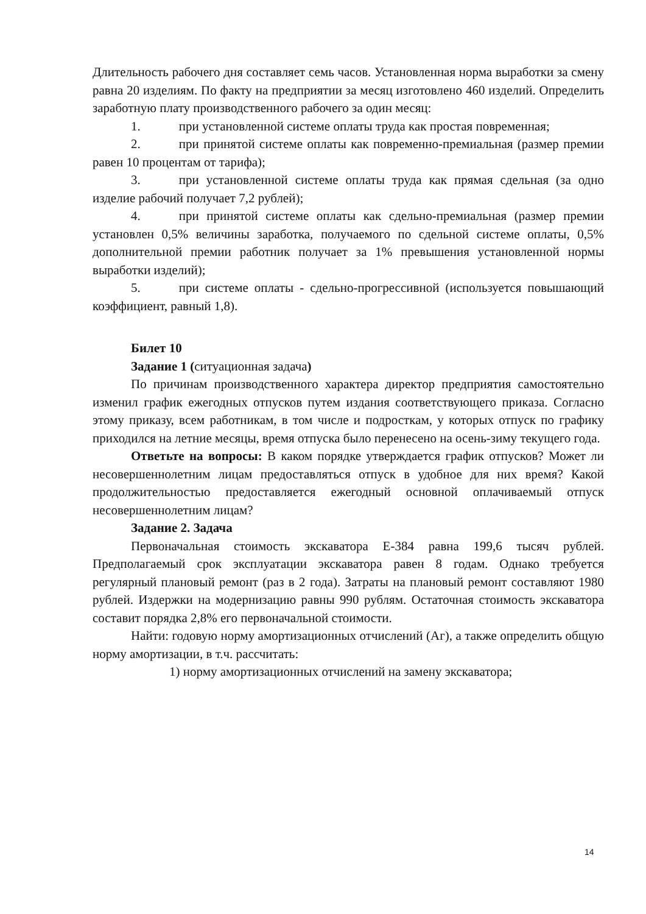Длительность рабочего дня составляет семь часов. Установленная норма выработки за смену равна 20 изделиям. По факту на предприятии за месяц изготовлено 460 изделий. Определить заработную плату производственного рабочего за один месяц:
1. при установленной системе оплаты труда как простая повременная;
2. при принятой системе оплаты как повременно-премиальная (размер премии равен 10 процентам от тарифа);
3. при установленной системе оплаты труда как прямая сдельная (за одно изделие рабочий получает 7,2 рублей);
4. при принятой системе оплаты как сдельно-премиальная (размер премии установлен 0,5% величины заработка, получаемого по сдельной системе оплаты, 0,5% дополнительной премии работник получает за 1% превышения установленной нормы выработки изделий);
5. при системе оплаты - сдельно-прогрессивной (используется повышающий коэффициент, равный 1,8).
Билет 10
Задание 1 (ситуационная задача)
По причинам производственного характера директор предприятия самостоятельно изменил график ежегодных отпусков путем издания соответствующего приказа. Согласно этому приказу, всем работникам, в том числе и подросткам, у которых отпуск по графику приходился на летние месяцы, время отпуска было перенесено на осень-зиму текущего года.
Ответьте на вопросы: В каком порядке утверждается график отпусков? Может ли несовершеннолетним лицам предоставляться отпуск в удобное для них время? Какой продолжительностью предоставляется ежегодный основной оплачиваемый отпуск несовершеннолетним лицам?
Задание 2. Задача
Первоначальная стоимость экскаватора Е-384 равна 199,6 тысяч рублей. Предполагаемый срок эксплуатации экскаватора равен 8 годам. Однако требуется регулярный плановый ремонт (раз в 2 года). Затраты на плановый ремонт составляют 1980 рублей. Издержки на модернизацию равны 990 рублям. Остаточная стоимость экскаватора составит порядка 2,8% его первоначальной стоимости.
Найти: годовую норму амортизационных отчислений (Аг), а также определить общую норму амортизации, в т.ч. рассчитать:
1) норму амортизационных отчислений на замену экскаватора;
14